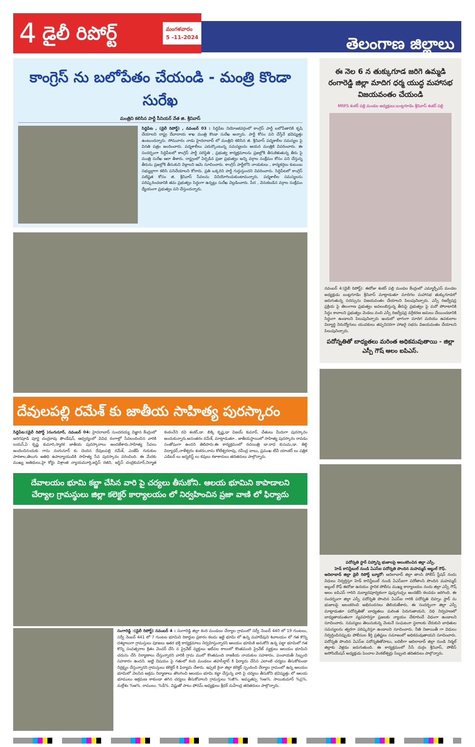4 డైలీ రిపోర్ట్ మంగళవారం
5 -11-2024
తెలంగాణ జిల్లాలు
కాంగ్రెస్ ను బలోపేతం చేయండి - మంత్రి కొండా సురేఖ
మంత్రిని కలిసిన పార్టీ సీనియర్ నేత జి. శ్రీనివాస్
సిద్దిపేట , (డైలీ రిపోర్ట్) , నవంబర్ 03 : సిద్దిపేట నియోజకవర్గంలో కాంగ్రెస్ పార్టీ బలోపేతానికి కృషి చేయాలని రాష్ట్ర దేవాదాయ శాఖ మంత్రి కొండా సురేఖ అన్నారు. పార్టీ కోసం పని చేస్తేనే భవిష్యత్తు ఉంటుందన్నారు. సోమవారం నాడు హైదరాబాద్ లో మంత్రిని కలిసిన జి. శ్రీనివాస్ పద్మశాలీల సమస్యల పై వినతి పత్రం అందించారు. పద్మశాలీలు ఎదుర్కొంటున్న సమస్యలను ఆయన మంత్రికి వివరించారు. ఈ సందర్భంగా సిద్దిపేటలో కాంగ్రెస్ పార్టీ పరిస్థితి , ప్రభుత్వ కార్యక్రమాలను ప్రజల్లోకి తీసుకెళుతున్న తీరు పై మంత్రి సురేఖ ఆరా తీశారు. రాష్ట్రంలో ఏర్పడిన ప్రజా ప్రభుత్వం అన్ని వర్గాల సంక్షేమం కోసం పని చేస్తున్న తీరును ప్రజల్లోకి తీసుకుని వెళ్లాలని ఆమె సూచించారు. కాంగ్రెస్ పార్టీలోని నాయకులు , కార్యకర్తలు కుటుంబ సభ్యుల్లాగా కలిసి పనిచేయాలని కోరారు. ప్రతి ఒక్కరిని పార్టీ గుర్తుస్తుందని వివరించారు. సిద్దిపేటలో కాంగ్రెస్ పటిష్టత కోసం జి. శ్రీనివాస్ సేవలను వినియోగించుకుంటామన్నారు. పద్మశాలీల సమస్యలను పరిష్కరించడానికి తమ ప్రభుత్వం సిద్ధంగా ఉన్నట్లు సురేఖ వెల్లడించారు. పేద , వెనుకబడిన వర్గాల సంక్షేమం ధ్యేయంగా ప్రభుత్వం పని చేస్తుందన్నారు.
దేవులపల్లి రమేశ్ కు జాతీయ సాహిత్య పురస్కారం
సిద్దిపేట:(డైలీ రిపోర్ట్ )నంగునూర్, నవంబర్ 04: హైదరాబాద్ సుందరయ్య విజ్ఞాన కేంద్రంలో అరిగపూడి పూర్ణ చంద్రరావు ఫౌండేషన్, ఆధ్వర్యంలో వివిధ రంగాల్లో సేవలందించిన వారికి లయన్,ఏ కృష్ణ కుమారి,స్మారక జాతీయ పురస్కారాలు అందజేశారు.సాహిత్య సేవలు అందించినందుకు గాను నంగునూర్ కు చెందిన దేవులపల్లి రమేశ్, ఎంజేపీ గురుకుల పాఠశాల,తెలుగు అతిధి ఉపాధ్యాయుడికి సాహిత్య సేవ పురస్కారం వరించింది. ఈ మేరకు ముఖ్య అతిథులు,హై కోర్టు విశ్రాంత న్యాయమూర్తి,జస్టిస్ రజిని, జస్టిస్ చంద్రకుమార్,నిర్మాత కంఠంనేని రవి శంకర్,డా. బిక్కి కృష్ణ,డా విజయ్ కుమార్, చేతులు మీదుగా పురస్కారం అందుకున్నారు.అనంతరం రమేశ్, మాట్లాడుతూ.. జాతీయస్థాయిలో సాహిత్య పురస్కారం రావడం సంతోషంగా ఉందని తెలిపారు.ఈ కార్యక్రమంలో రచయిత్రి డా.రాధ కుసుమ,డా. జెల్ది విద్యాధర్,నాళేశ్వరం శంకరం,రామ కోటేశ్వరరావు, రవీంద్ర బాబు, ప్రముఖ టీవీ యాంకర్ లు పత్రిక ఎడిటర్ లు జర్నలిస్ట్ లు కవులు కళాకారులు తదితరులు పాల్గొన్నారు.
దేవాలయం భూమి కబ్జా చేసిన వారి పై చర్యలు తీసుకోని. ఆలయ భూమిని కాపాడాలని
చేర్యాల గ్రామస్థులు జిల్లా కలెక్టర్ కార్యాలయం లో నిర్వహించిన ప్రజా వాణి లో ఫిర్యాదు
సంగారెడ్డి :(డైలీ రిపోర్ట్) నవంబర్ 4 : సంగారెడ్డి జిల్లా కంది మండలం చేర్యాల గ్రామంలో సర్వే నెంబర్ 440 లో 19 గుంటలు, సర్వే నెంబర్ 441 లో 7 గుంటల భూమిని రికార్డుల ప్రకారం కలదు ఇట్టి భూమి లో ఉన్న మహాదేవుని శివాలయం లో గత కొన్ని దశబ్దాలుగా గ్రామస్తులు పూజలు ఇతర భక్తి కార్యక్రమాలు నిర్వహిస్తున్నారని ఆలయం భూమికి అనుకోని ఉన్న పట్టా భూమిలో గత కొన్ని సంవత్సరాల క్రితం వెంచర్ చేసి న ప్రైవేట్ వ్యక్తులు ఇటీవల కాలంలో కొంతమంది ప్రైవేట్ వ్యక్తులు ఆలయం భూమిని చదును చేసి నిర్మాణాలు చేస్తున్నారని వారికీ గ్రామ ములో కొంతమంది రాజకీయ నాయకుల సహకారం, పంచాయతీ సిబ్బంది సహకారం ఉందని. అట్టి విషయం పై గతంలో కంది మండలం తహసీల్దార్ కి ఫిర్యాదు చేసిన ఎలాంటి చర్యలు తీసుకోకుండా నిర్లక్ష్యం చేస్తున్నారని గ్రామస్తులు కలెక్టర్ కి ఫిర్యాదు చేశారు. ఇప్పటి కైనా జిల్లా కలెక్టర్ స్పందించి చేర్యాల గ్రామంలో ఉన్న ఆలయం భూమిలో వెలసిన అక్రమ నిర్మాణాలు తొలగించి ఆలయం భూమి కబ్జా చేస్తున్న వారి పై చర్యలు తీసుకోని భవిష్యత్తు లో ఆలయ భూములు ఆక్రమణ కాకుండా తగిన చర్యలు తీసుకోవాలని గ్రామస్తులు %జీ%. అమృతప్ప %ఆ%. సాయికుమార్ %ప్ర%. మల్లేశం %ఆ%. రాములు. %డీ%. విష్ణుతో పాటు ఫోరమ్ అధ్యక్షులు శ్రీధర్ మహేంద్ర తదితరులు పాల్గొన్నారు.
ఈ నెల 6 న తుక్కుగూడ జరిగె ఉమ్మడి రంగారెడ్డి జిల్లా మాదిగ ధర్మ యుద్ధ మహాసభ విజయవంతం చేయండి
MRPS శంకర్ పల్లి మండల అధ్యక్షులు:బంట్లగూడెం శ్రీనివాస్ శంకర్ పల్లి
నవంబర్ 4:(డైలీ రిపోర్ట్): ఈరోజు శంకర్ పల్లి మండల కేంద్రంలో ఎమ్మార్పీఎస్ మండల అధ్యక్షుడు బంట్లగూడెం శ్రీనివాస్ మాట్లాడుతూ మాదిగల మహాసభ తుక్కుగూడలో జరుగుతున్న సదస్సును విజయవంతం చేయాలని పిలుపునిచ్చారు. ఎస్సీ రిజర్వేషన్ల ప్రక్రియ పై తెలంగాణ ప్రభుత్వం అవలంబిస్తున్న తీరుపై ప్రభుత్వం పై మరో పోరాటానికి సిద్ధం కావాలని ప్రభుత్వం మెడలు వంచి ఎస్సీ రిజర్వేషన్ల వర్గీకరణ అమలు చేయించడానికి సిద్ధంగా ఉండాలని పిలుపునిచ్చారు ఇందులో భాగంగా మాదిగ మరియు ఉపకులాల విద్యార్థి నిరుద్యోగులు యువకులు తప్పనిసరిగా హాజరై సభను విజయవంతం చేయాలని పిలుపునిచ్చారు.
పదోన్నతితో బాధ్యతలు మరింత అధికమవుతాయి - జిల్లా ఎస్పీ గౌష్ ఆలం ఐపిఎస్.
పదోన్నతి స్టార్ చిహ్నాన్ని భుజాలపై అలంకరించిన జిల్లా ఎస్పీ.
హెడ్ కానిస్టేబుల్ నుండి ఏఎస్ఐ పదోన్నతి పొందిన మహమ్మద్ అబ్దుల్ రౌఫ్.
ఆదిలాబాద్ జిల్లా డైలీ రిపోర్ట్ బ్యూరో: ఆదిలాబాద్ జిల్లా తాంసి పోలీస్ స్టేషన్ నందు విధులు నిర్వర్తిస్తూ హెడ్ కానిస్టేబుల్ నుండి ఏఎస్ఐగా పదోతాంసి పొందిన మహమ్మద్ అబ్దుల్ రౌఫ్ ఈరోజు ఉదయం స్థానిక పోలీసు ముఖ్య కార్యాలయం నందు జిల్లా ఎస్పీ గౌష్ ఆలం ఐపిఎస్ గారిని మర్యాదపూర్వకంగా పుష్పగుచ్చం అందజేసి కలవడం జరిగింది. ఈ సందర్భంగా జిల్లా ఎస్పీ పదోన్నతి పొందిన ఏఎస్ఐ గారికి పదోన్నతి చిహ్నం స్టార్ ను భుజాలపై అలంకరించి అభినందనలు తెలియజేశారు. ఈ సందర్భంగా జిల్లా ఎస్పీ మాట్లాడుతూ పదోన్నతితో బాధ్యతలు మరింత పెరుగుతాయని, విధి నిర్వహణలో బాధ్యతాయుతంగా వ్యవహరిస్తూ ప్రజలకు న్యాయం చేకూరించే విధంగా ఉండాలని సూచించారు. సమస్యలు తెలుసుకున్న వెంటనే సంఘటనా స్థలాలకు చేరుకుని బాధితుల సమస్యలను త్వరగా పరిష్కరిస్తూ ఉండాలని సూచించారు. నీతి నిజాయితీ గా విధులు నిర్వర్తించినప్పుడు పోలీసుల కీర్తి ప్రతిష్టలు సమాజంలో అధికమవుతాయని సూచించారు. పదోన్నతి పొందిన ఏఎస్ఐ పదోన్నతితోపాటు, బదిలీగా ఆదిలాబాద్ జిల్లా నుండి నిర్మల్ జిల్లాకు వెళ్లడం జరుగుతుంది. ఈ కార్యక్రమంలో సీసీ దుర్గం శ్రీనివాస్, పోలీస్ అసోసియేషన్ అధ్యక్షుడు పెంచాల వెంకటేశ్వర్లు సిబ్బంది తదితరులు పాల్గొన్నారు.